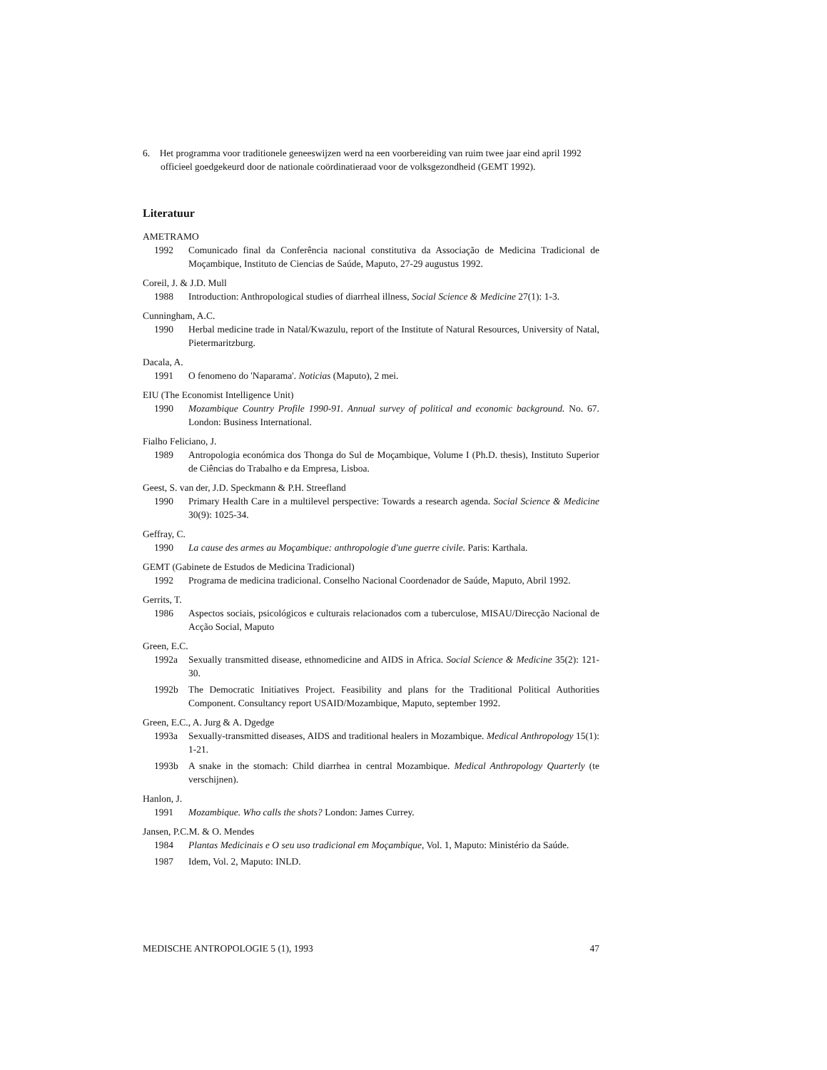6. Het programma voor traditionele geneeswijzen werd na een voorbereiding van ruim twee jaar eind april 1992 officieel goedgekeurd door de nationale coördinatieraad voor de volksgezondheid (GEMT 1992).
Literatuur
AMETRAMO
1992 Comunicado final da Conferência nacional constitutiva da Associação de Medicina Tradicional de Moçambique, Instituto de Ciencias de Saúde, Maputo, 27-29 augustus 1992.
Coreil, J. & J.D. Mull
1988 Introduction: Anthropological studies of diarrheal illness, Social Science & Medicine 27(1): 1-3.
Cunningham, A.C.
1990 Herbal medicine trade in Natal/Kwazulu, report of the Institute of Natural Resources, University of Natal, Pietermaritzburg.
Dacala, A.
1991 O fenomeno do 'Naparama'. Noticias (Maputo), 2 mei.
EIU (The Economist Intelligence Unit)
1990 Mozambique Country Profile 1990-91. Annual survey of political and economic background. No. 67. London: Business International.
Fialho Feliciano, J.
1989 Antropologia económica dos Thonga do Sul de Moçambique, Volume I (Ph.D. thesis), Instituto Superior de Ciências do Trabalho e da Empresa, Lisboa.
Geest, S. van der, J.D. Speckmann & P.H. Streefland
1990 Primary Health Care in a multilevel perspective: Towards a research agenda. Social Science & Medicine 30(9): 1025-34.
Geffray, C.
1990 La cause des armes au Moçambique: anthropologie d'une guerre civile. Paris: Karthala.
GEMT (Gabinete de Estudos de Medicina Tradicional)
1992 Programa de medicina tradicional. Conselho Nacional Coordenador de Saúde, Maputo, Abril 1992.
Gerrits, T.
1986 Aspectos sociais, psicológicos e culturais relacionados com a tuberculose, MISAU/Direcção Nacional de Acção Social, Maputo
Green, E.C.
1992a Sexually transmitted disease, ethnomedicine and AIDS in Africa. Social Science & Medicine 35(2): 121-30.
1992b The Democratic Initiatives Project. Feasibility and plans for the Traditional Political Authorities Component. Consultancy report USAID/Mozambique, Maputo, september 1992.
Green, E.C., A. Jurg & A. Dgedge
1993a Sexually-transmitted diseases, AIDS and traditional healers in Mozambique. Medical Anthropology 15(1): 1-21.
1993b A snake in the stomach: Child diarrhea in central Mozambique. Medical Anthropology Quarterly (te verschijnen).
Hanlon, J.
1991 Mozambique. Who calls the shots? London: James Currey.
Jansen, P.C.M. & O. Mendes
1984 Plantas Medicinais e O seu uso tradicional em Moçambique, Vol. 1, Maputo: Ministério da Saúde.
1987 Idem, Vol. 2, Maputo: INLD.
MEDISCHE ANTROPOLOGIE 5 (1), 1993 47